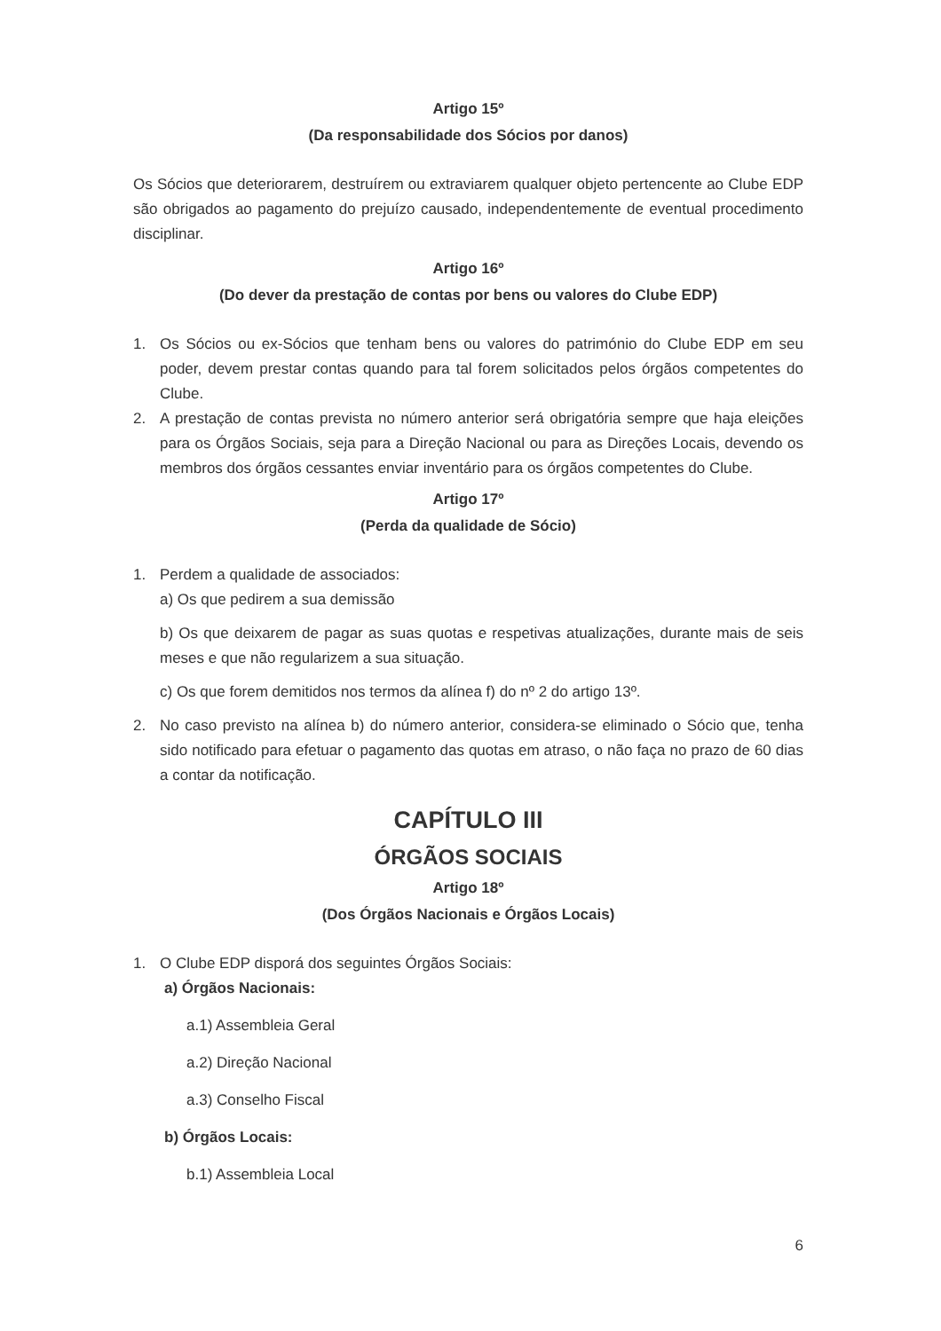Artigo 15º
(Da responsabilidade dos Sócios por danos)
Os Sócios que deteriorarem, destruírem ou extraviarem qualquer objeto pertencente ao Clube EDP são obrigados ao pagamento do prejuízo causado, independentemente de eventual procedimento disciplinar.
Artigo 16º
(Do dever da prestação de contas por bens ou valores do Clube EDP)
1. Os Sócios ou ex-Sócios que tenham bens ou valores do património do Clube EDP em seu poder, devem prestar contas quando para tal forem solicitados pelos órgãos competentes do Clube.
2. A prestação de contas prevista no número anterior será obrigatória sempre que haja eleições para os Órgãos Sociais, seja para a Direção Nacional ou para as Direções Locais, devendo os membros dos órgãos cessantes enviar inventário para os órgãos competentes do Clube.
Artigo 17º
(Perda da qualidade de Sócio)
1. Perdem a qualidade de associados:
a) Os que pedirem a sua demissão
b) Os que deixarem de pagar as suas quotas e respetivas atualizações, durante mais de seis meses e que não regularizem a sua situação.
c) Os que forem demitidos nos termos da alínea f) do nº 2 do artigo 13º.
2. No caso previsto na alínea b) do número anterior, considera-se eliminado o Sócio que, tenha sido notificado para efetuar o pagamento das quotas em atraso, o não faça no prazo de 60 dias a contar da notificação.
CAPÍTULO III
ÓRGÃOS SOCIAIS
Artigo 18º
(Dos Órgãos Nacionais e Órgãos Locais)
1. O Clube EDP disporá dos seguintes Órgãos Sociais:
a) Órgãos Nacionais:
a.1) Assembleia Geral
a.2) Direção Nacional
a.3) Conselho Fiscal
b) Órgãos Locais:
b.1) Assembleia Local
6